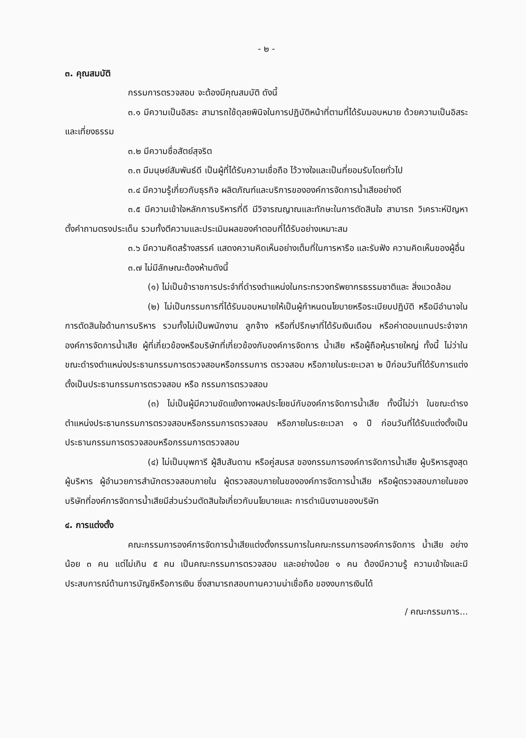- ๒ -
๓. คุณสมบัติ
กรรมการตรวจสอบ จะต้องมีคุณสมบัติ ดังนี้
๓.๑ มีความเป็นอิสระ สามารถใช้ดุลยพินิจในการปฏิบัติหน้าที่ตามที่ได้รับมอบหมาย ด้วยความเป็นอิสระและเที่ยงธรรม
๓.๒ มีความซื่อสัตย์สุจริต
๓.๓ มีมนุษย์สัมพันธ์ดี เป็นผู้ที่ได้รับความเชื่อถือ ไว้วางใจและเป็นที่ยอมรับโดยทั่วไป
๓.๔ มีความรู้เกี่ยวกับธุรกิจ ผลิตภัณฑ์และบริการขององค์การจัดการน้ำเสียอย่างดี
๓.๕ มีความเข้าใจหลักการบริหารที่ดี มีวิจารณญาณและทักษะในการตัดสินใจ สามารถ วิเคราะห์ปัญหา ตั้งคำถามตรงประเด็น รวมทั้งตีความและประเมินผลของคำตอบที่ได้รับอย่างเหมาะสม
๓.๖ มีความคิดสร้างสรรค์ แสดงความคิดเห็นอย่างเต็มที่ในการหารือ และรับฟัง ความคิดเห็นของผู้อื่น
๓.๗ ไม่มีลักษณะต้องห้ามดังนี้
(๑) ไม่เป็นข้าราชการประจำที่ดำรงตำแหน่งในกระทรวงทรัพยากรธรรมชาติและ สิ่งแวดล้อม
(๒) ไม่เป็นกรรมการที่ได้รับมอบหมายให้เป็นผู้กำหนดนโยบายหรือระเบียบปฏิบัติ หรือมีอำนาจในการตัดสินใจด้านการบริหาร รวมทั้งไม่เป็นพนักงาน ลูกจ้าง หรือที่ปรึกษาที่ได้รับเงินเดือน หรือค่าตอบแทนประจำจากองค์การจัดการน้ำเสีย ผู้ที่เกี่ยวข้องหรือบริษัทที่เกี่ยวข้องกับองค์การจัดการ น้ำเสีย หรือผู้ถือหุ้นรายใหญ่ ทั้งนี้ ไม่ว่าในขณะดำรงตำแหน่งประธานกรรมการตรวจสอบหรือกรรมการ ตรวจสอบ หรือภายในระยะเวลา ๒ ปีก่อนวันที่ได้รับการแต่งตั้งเป็นประธานกรรมการตรวจสอบ หรือ กรรมการตรวจสอบ
(๓) ไม่เป็นผู้มีความขัดแย้งทางผลประโยชน์กับองค์การจัดการน้ำเสีย ทั้งนี้ไม่ว่า ในขณะดำรงตำแหน่งประธานกรรมการตรวจสอบหรือกรรมการตรวจสอบ หรือภายในระยะเวลา ๑ ปี ก่อนวันที่ได้รับแต่งตั้งเป็นประธานกรรมการตรวจสอบหรือกรรมการตรวจสอบ
(๔) ไม่เป็นบุพการี ผู้สืบสันดาน หรือคู่สมรส ของกรรมการองค์การจัดการน้ำเสีย ผู้บริหารสูงสุด ผู้บริหาร ผู้อำนวยการสำนักตรวจสอบภายใน ผู้ตรวจสอบภายในขององค์การจัดการน้ำเสีย หรือผู้ตรวจสอบภายในของบริษัทที่องค์การจัดการน้ำเสียมีส่วนร่วมตัดสินใจเกี่ยวกับนโยบายและ การดำเนินงานของบริษัท
๔. การแต่งตั้ง
คณะกรรมการองค์การจัดการน้ำเสียแต่งตั้งกรรมการในคณะกรรมการองค์การจัดการ น้ำเสีย อย่างน้อย ๓ คน แต่ไม่เกิน ๕ คน เป็นคณะกรรมการตรวจสอบ และอย่างน้อย ๑ คน ต้องมีความรู้ ความเข้าใจและมีประสบการณ์ด้านการบัญชีหรือการเงิน ซึ่งสามารถสอบทานความน่าเชื่อถือ ของงบการเงินได้
/ คณะกรรมการ...